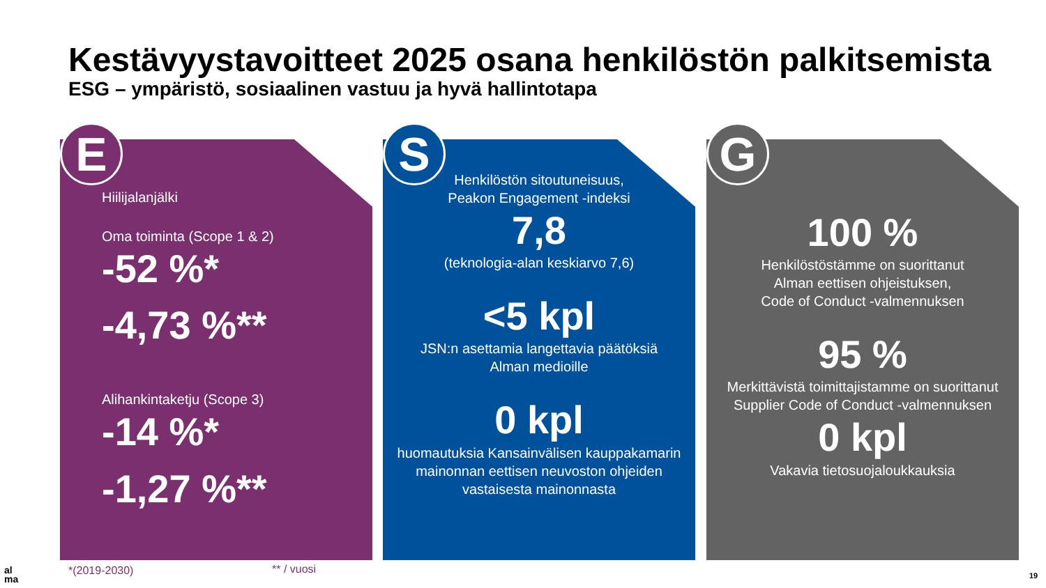Kestävyystavoitteet 2025 osana henkilöstön palkitsemista
ESG – ympäristö, sosiaalinen vastuu ja hyvä hallintotapa
Hiilijalanjälki
Oma toiminta (Scope 1 & 2)
-52 %*
-4,73 %**
Alihankintaketju (Scope 3)
-14 %*
-1,27 %**
E
Henkilöstön sitoutuneisuus,
Peakon Engagement -indeksi
7,8
(teknologia-alan keskiarvo 7,6)
<5 kpl
JSN:n asettamia langettavia päätöksiä
Alman medioille
0 kpl
huomautuksia Kansainvälisen kauppakamarin mainonnan eettisen neuvoston ohjeiden vastaisesta mainonnasta
S
100 %
Henkilöstöstämme on suorittanut
Alman eettisen ohjeistuksen,
Code of Conduct -valmennuksen
95 %
Merkittävistä toimittajistamme on suorittanut Supplier Code of Conduct -valmennuksen
0 kpl
Vakavia tietosuojaloukkauksia
G
al
ma
*(2019-2030) ** / vuosi 19